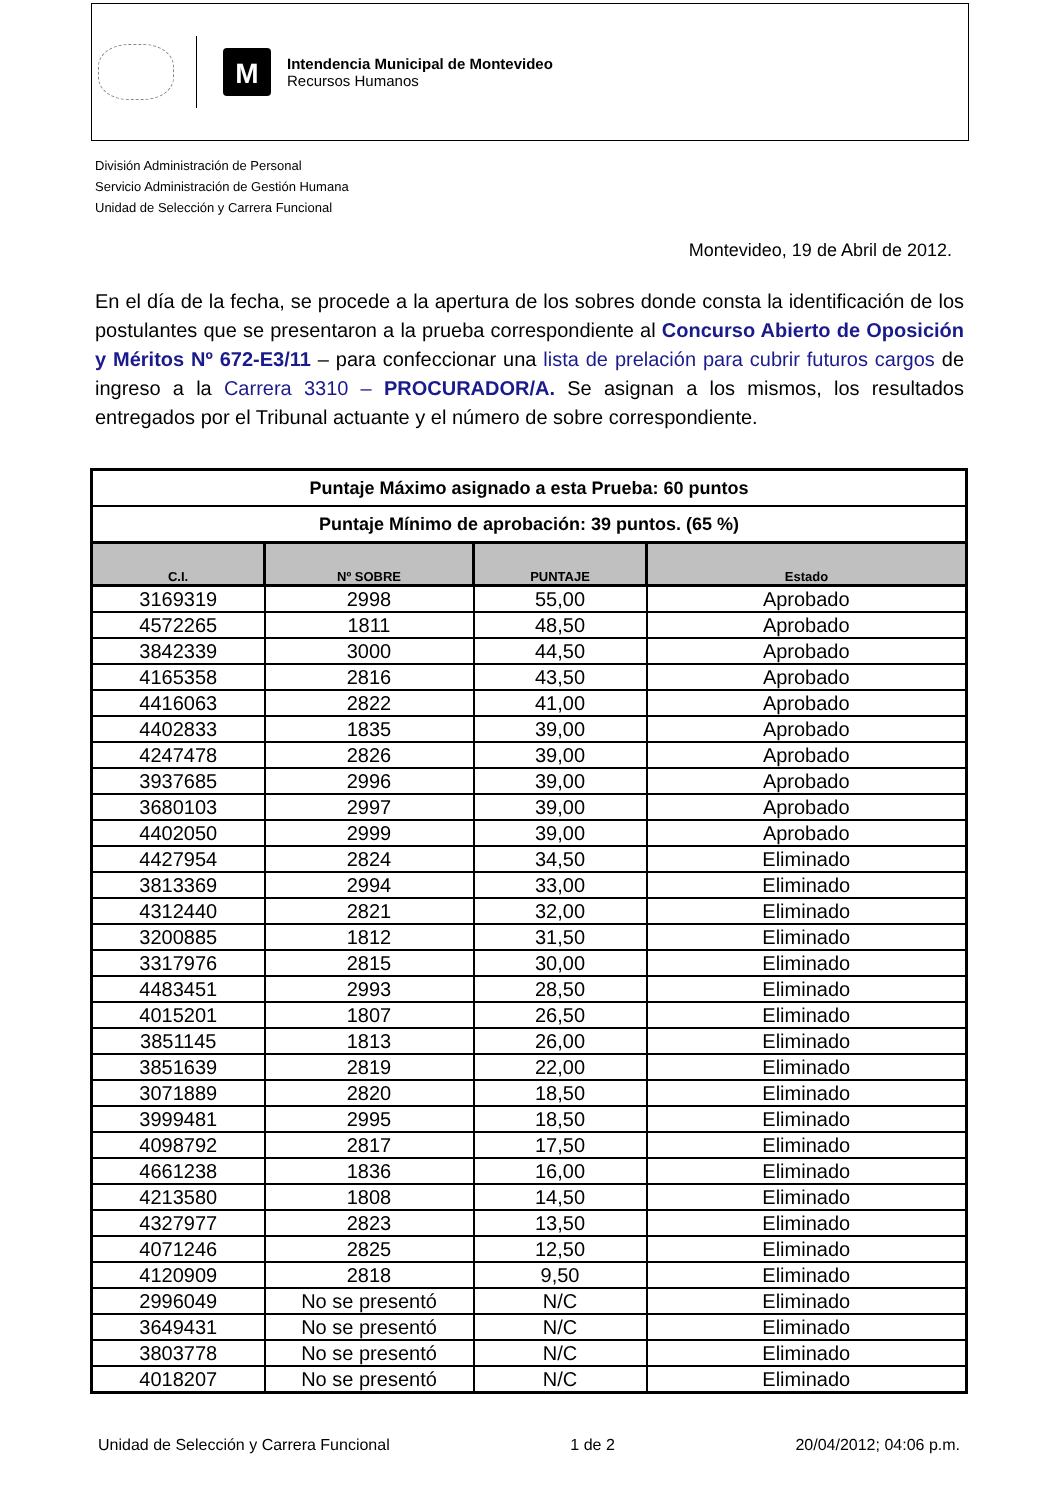M
Intendencia Municipal de Montevideo
Recursos Humanos
División Administración de Personal
Servicio Administración de Gestión Humana
Unidad de Selección y Carrera Funcional
Montevideo, 19 de Abril de 2012.
En el día de la fecha, se procede a la apertura de los sobres donde consta la identificación de los postulantes que se presentaron a la prueba correspondiente al Concurso Abierto de Oposición y Méritos Nº 672-E3/11 – para confeccionar una lista de prelación para cubrir futuros cargos de ingreso a la Carrera 3310 – PROCURADOR/A. Se asignan a los mismos, los resultados entregados por el Tribunal actuante y el número de sobre correspondiente.
| Puntaje Máximo asignado a esta Prueba: 60 puntos | | | |
| --- | --- | --- | --- |
| Puntaje Mínimo de aprobación: 39 puntos. (65 %) | | | |
| C.I. | Nº SOBRE | PUNTAJE | Estado |
| 3169319 | 2998 | 55,00 | Aprobado |
| 4572265 | 1811 | 48,50 | Aprobado |
| 3842339 | 3000 | 44,50 | Aprobado |
| 4165358 | 2816 | 43,50 | Aprobado |
| 4416063 | 2822 | 41,00 | Aprobado |
| 4402833 | 1835 | 39,00 | Aprobado |
| 4247478 | 2826 | 39,00 | Aprobado |
| 3937685 | 2996 | 39,00 | Aprobado |
| 3680103 | 2997 | 39,00 | Aprobado |
| 4402050 | 2999 | 39,00 | Aprobado |
| 4427954 | 2824 | 34,50 | Eliminado |
| 3813369 | 2994 | 33,00 | Eliminado |
| 4312440 | 2821 | 32,00 | Eliminado |
| 3200885 | 1812 | 31,50 | Eliminado |
| 3317976 | 2815 | 30,00 | Eliminado |
| 4483451 | 2993 | 28,50 | Eliminado |
| 4015201 | 1807 | 26,50 | Eliminado |
| 3851145 | 1813 | 26,00 | Eliminado |
| 3851639 | 2819 | 22,00 | Eliminado |
| 3071889 | 2820 | 18,50 | Eliminado |
| 3999481 | 2995 | 18,50 | Eliminado |
| 4098792 | 2817 | 17,50 | Eliminado |
| 4661238 | 1836 | 16,00 | Eliminado |
| 4213580 | 1808 | 14,50 | Eliminado |
| 4327977 | 2823 | 13,50 | Eliminado |
| 4071246 | 2825 | 12,50 | Eliminado |
| 4120909 | 2818 | 9,50 | Eliminado |
| 2996049 | No se presentó | N/C | Eliminado |
| 3649431 | No se presentó | N/C | Eliminado |
| 3803778 | No se presentó | N/C | Eliminado |
| 4018207 | No se presentó | N/C | Eliminado |
Unidad de Selección y Carrera Funcional 1 de 2 20/04/2012; 04:06 p.m.